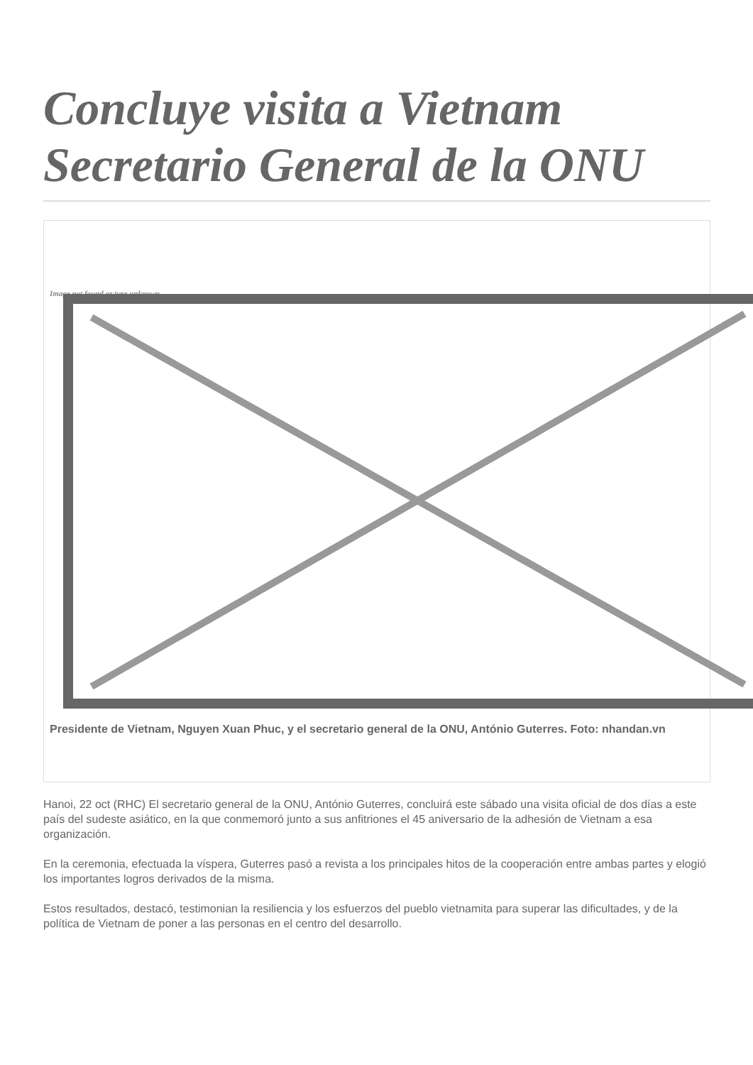Concluye visita a Vietnam Secretario General de la ONU
Image not found or type unknown
Presidente de Vietnam, Nguyen Xuan Phuc, y el secretario general de la ONU, António Guterres. Foto: nhandan.vn
Hanoi, 22 oct (RHC) El secretario general de la ONU, António Guterres, concluirá este sábado una visita oficial de dos días a este país del sudeste asiático, en la que conmemoró junto a sus anfitriones el 45 aniversario de la adhesión de Vietnam a esa organización.
En la ceremonia, efectuada la víspera, Guterres pasó a revista a los principales hitos de la cooperación entre ambas partes y elogió los importantes logros derivados de la misma.
Estos resultados, destacó, testimonian la resiliencia y los esfuerzos del pueblo vietnamita para superar las dificultades, y de la política de Vietnam de poner a las personas en el centro del desarrollo.